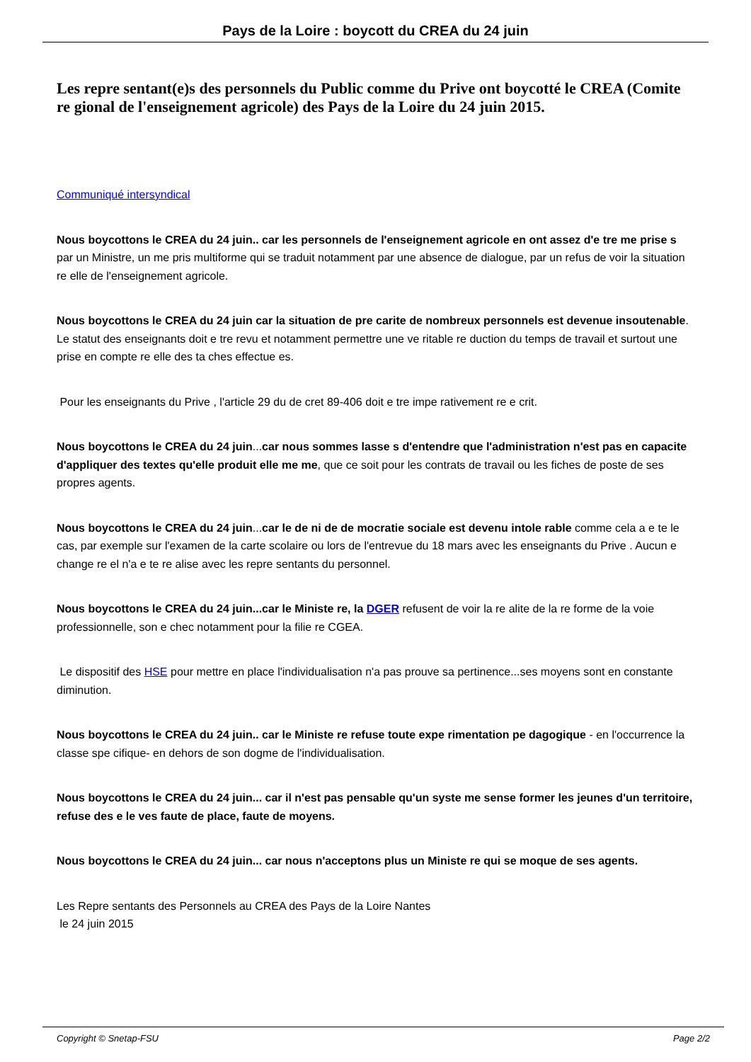Pays de la Loire : boycott du CREA du 24 juin
Les repre sentant(e)s des personnels du Public comme du Prive ont boycotté le CREA (Comite re gional de l'enseignement agricole) des Pays de la Loire du 24 juin 2015.
Communiqué intersyndical
Nous boycottons le CREA du 24 juin.. car les personnels de l'enseignement agricole en ont assez d'e tre me prise s par un Ministre, un me pris multiforme qui se traduit notamment par une absence de dialogue, par un refus de voir la situation re elle de l'enseignement agricole.
Nous boycottons le CREA du 24 juin car la situation de pre carite de nombreux personnels est devenue insoutenable. Le statut des enseignants doit e tre revu et notamment permettre une ve ritable re duction du temps de travail et surtout une prise en compte re elle des ta ches effectue es.
Pour les enseignants du Prive , l'article 29 du de cret 89-406 doit e tre impe rativement re e crit.
Nous boycottons le CREA du 24 juin...car nous sommes lasse s d'entendre que l'administration n'est pas en capacite d'appliquer des textes qu'elle produit elle me me, que ce soit pour les contrats de travail ou les fiches de poste de ses propres agents.
Nous boycottons le CREA du 24 juin...car le de ni de de mocratie sociale est devenu intole rable comme cela a e te le cas, par exemple sur l'examen de la carte scolaire ou lors de l'entrevue du 18 mars avec les enseignants du Prive . Aucun e change re el n'a e te re alise avec les repre sentants du personnel.
Nous boycottons le CREA du 24 juin...car le Ministe re, la DGER refusent de voir la re alite de la re forme de la voie professionnelle, son e chec notamment pour la filie re CGEA.
Le dispositif des HSE pour mettre en place l'individualisation n'a pas prouve sa pertinence...ses moyens sont en constante diminution.
Nous boycottons le CREA du 24 juin.. car le Ministe re refuse toute expe rimentation pe dagogique - en l'occurrence la classe spe cifique- en dehors de son dogme de l'individualisation.
Nous boycottons le CREA du 24 juin... car il n'est pas pensable qu'un syste me sense former les jeunes d'un territoire, refuse des e le ves faute de place, faute de moyens.
Nous boycottons le CREA du 24 juin... car nous n'acceptons plus un Ministe re qui se moque de ses agents.
Les Repre sentants des Personnels au CREA des Pays de la Loire Nantes
le 24 juin 2015
Copyright © Snetap-FSU Page 2/2